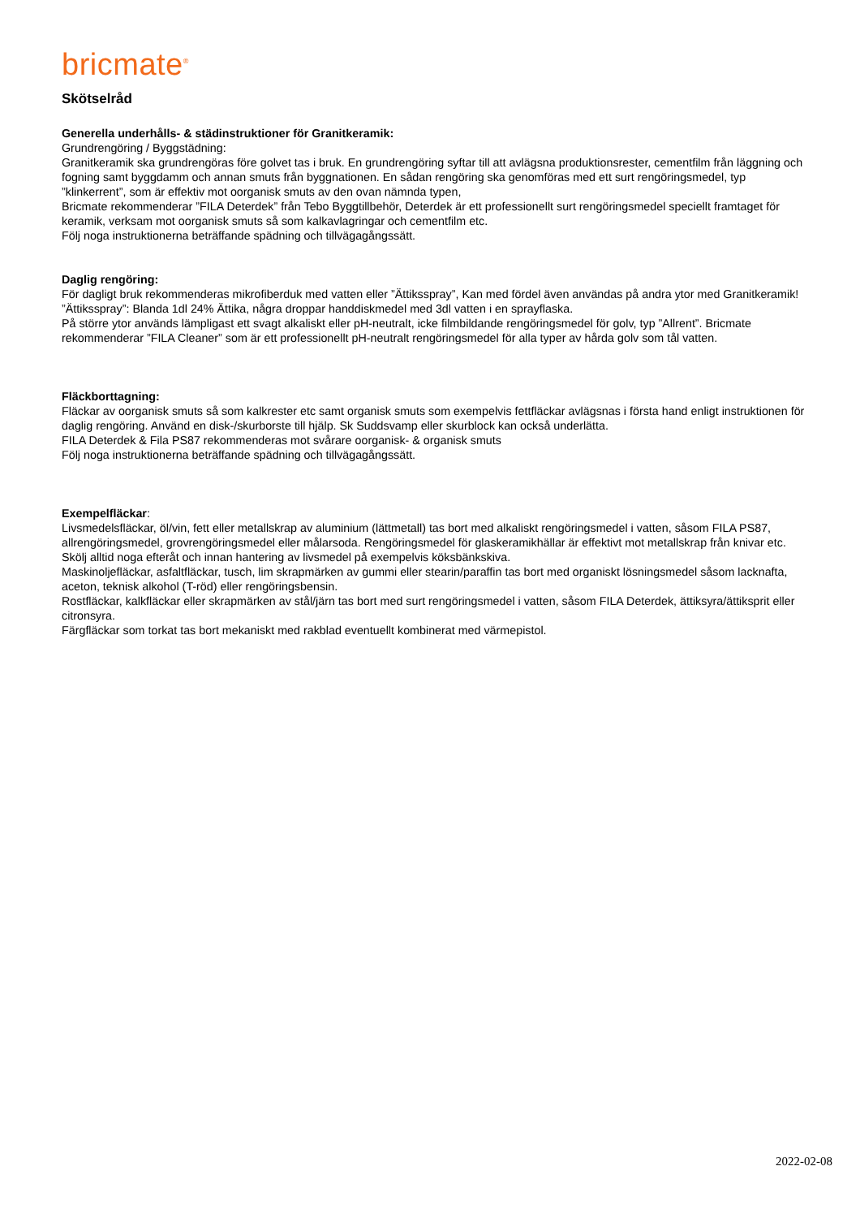bricmate<sup>®</sup>
Skötselråd
Generella underhålls- & städinstruktioner för Granitkeramik:
Grundrengöring / Byggstädning:
Granitkeramik ska grundrengöras före golvet tas i bruk. En grundrengöring syftar till att avlägsna produktionsrester, cementfilm från läggning och fogning samt byggdamm och annan smuts från byggnationen. En sådan rengöring ska genomföras med ett surt rengöringsmedel, typ ”klinkerrent”, som är effektiv mot oorganisk smuts av den ovan nämnda typen,
Bricmate rekommenderar ”FILA Deterdek” från Tebo Byggtillbehör, Deterdek är ett professionellt surt rengöringsmedel speciellt framtaget för keramik, verksam mot oorganisk smuts så som kalkavlagringar och cementfilm etc.
Följ noga instruktionerna beträffande spädning och tillvägagångssätt.
Daglig rengöring:
För dagligt bruk rekommenderas mikrofiberduk med vatten eller ”Ättiksspray”, Kan med fördel även användas på andra ytor med Granitkeramik!
”Ättiksspray”: Blanda 1dl 24% Ättika, några droppar handdiskmedel med 3dl vatten i en sprayflaska.
På större ytor används lämpligast ett svagt alkaliskt eller pH-neutralt, icke filmbildande rengöringsmedel för golv, typ ”Allrent”. Bricmate rekommenderar ”FILA Cleaner” som är ett professionellt pH-neutralt rengöringsmedel för alla typer av hårda golv som tål vatten.
Fläckborttagning:
Fläckar av oorganisk smuts så som kalkrester etc samt organisk smuts som exempelvis fettfläckar avlägsnas i första hand enligt instruktionen för daglig rengöring. Använd en disk-/skurborste till hjälp. Sk Suddsvamp eller skurblock kan också underlätta.
FILA Deterdek & Fila PS87 rekommenderas mot svårare oorganisk- & organisk smuts
Följ noga instruktionerna beträffande spädning och tillvägagångssätt.
Exempelfläckar:
Livsmedelsfläckar, öl/vin, fett eller metallskrap av aluminium (lättmetall) tas bort med alkaliskt rengöringsmedel i vatten, såsom FILA PS87, allrengöringsmedel, grovrengöringsmedel eller målarsoda. Rengöringsmedel för glaskeramikhällar är effektivt mot metallskrap från knivar etc. Skölj alltid noga efteråt och innan hantering av livsmedel på exempelvis köksbänkskiva.
Maskinoljefläckar, asfaltfläckar, tusch, lim skrapmärken av gummi eller stearin/paraffin tas bort med organiskt lösningsmedel såsom lacknafta, aceton, teknisk alkohol (T-röd) eller rengöringsbensin.
Rostfläckar, kalkfläckar eller skrapmärken av stål/järn tas bort med surt rengöringsmedel i vatten, såsom FILA Deterdek, ättiksyra/ättiksprit eller citronsyra.
Färgfläckar som torkat tas bort mekaniskt med rakblad eventuellt kombinerat med värmepistol.
2022-02-08